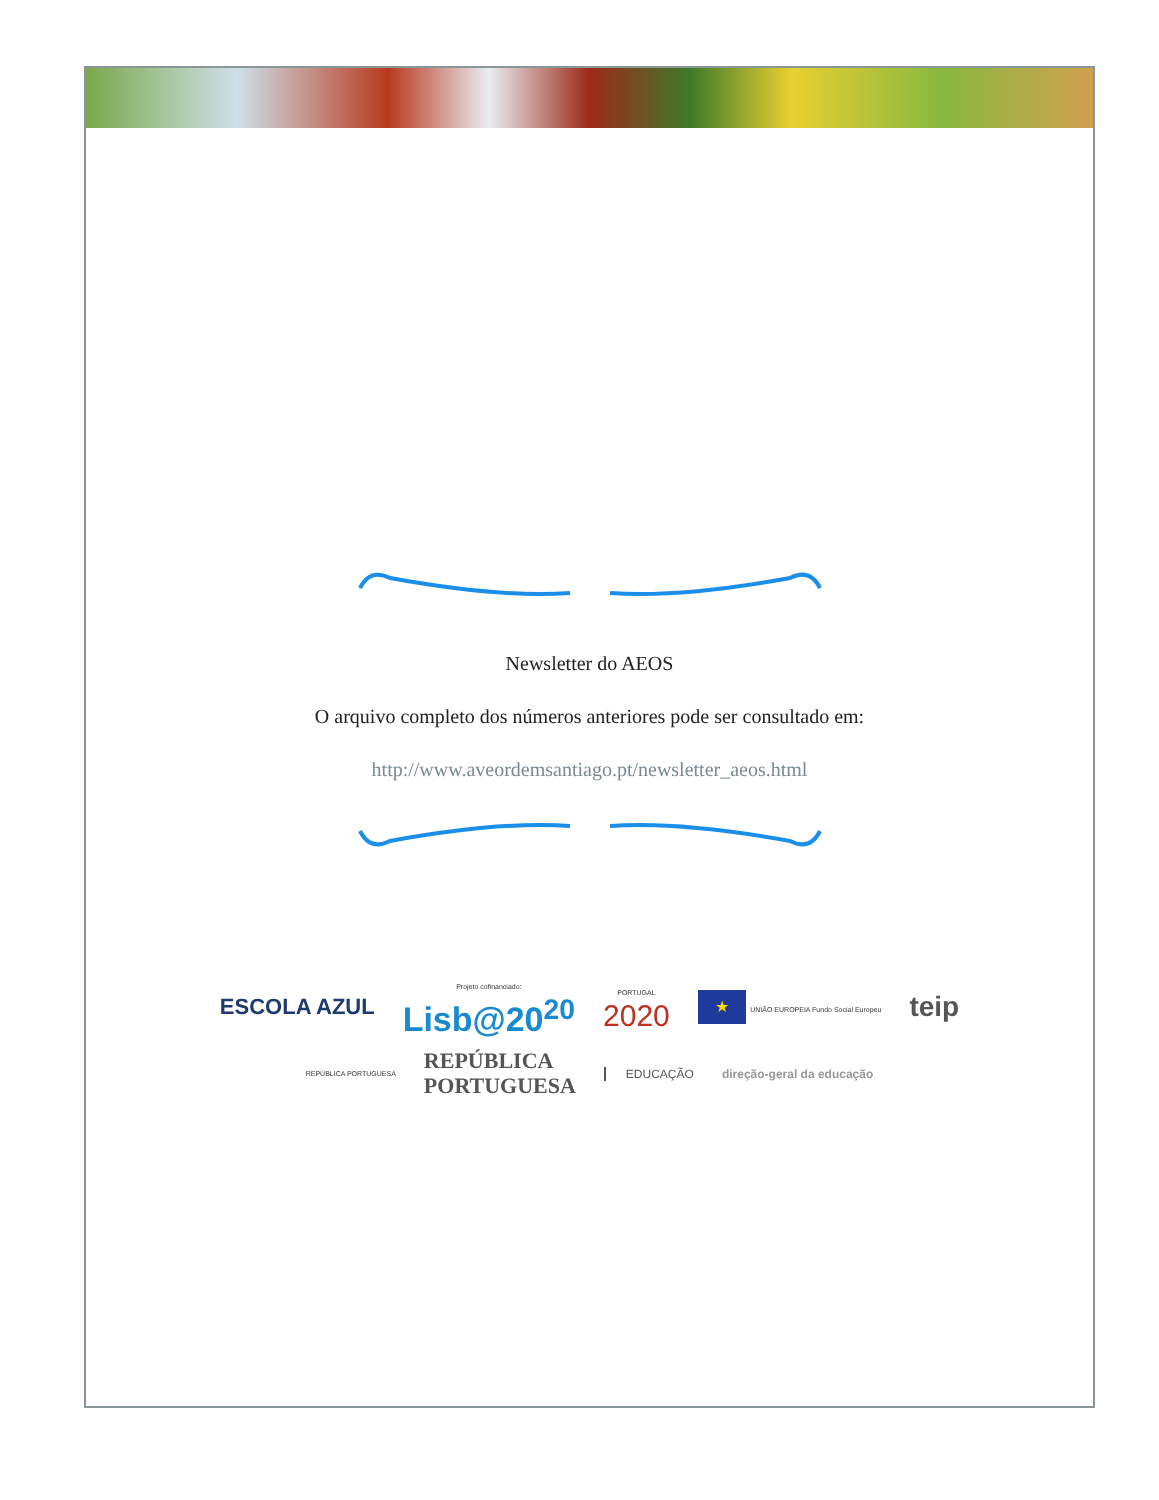Newsletter do AEOS
O arquivo completo dos números anteriores pode ser consultado em:
http://www.aveordemsantiago.pt/newsletter_aeos.html
ESCOLA AZUL Projeto cofinanciado:
Lisb@20<sup>20</sup> PORTUGAL
2020 ★ UNIÃO EUROPEIA Fundo Social Europeu teip
REPÚBLICA PORTUGUESA REPÚBLICA
PORTUGUESA EDUCAÇÃO direção-geral da educação